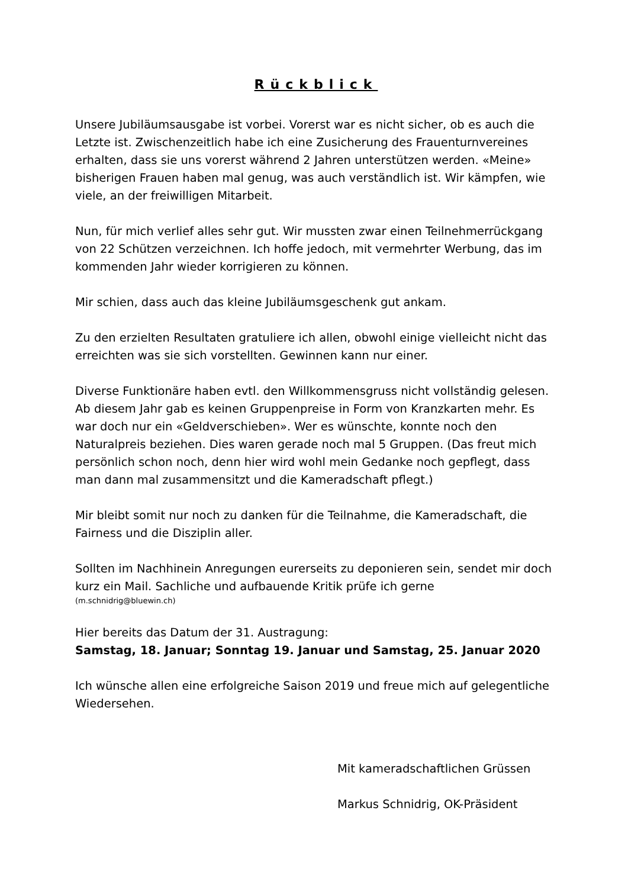Rückblick
Unsere Jubiläumsausgabe ist vorbei. Vorerst war es nicht sicher, ob es auch die Letzte ist. Zwischenzeitlich habe ich eine Zusicherung des Frauenturnvereines erhalten, dass sie uns vorerst während 2 Jahren unterstützen werden. «Meine» bisherigen Frauen haben mal genug, was auch verständlich ist. Wir kämpfen, wie viele, an der freiwilligen Mitarbeit.
Nun, für mich verlief alles sehr gut. Wir mussten zwar einen Teilnehmerrückgang von 22 Schützen verzeichnen. Ich hoffe jedoch, mit vermehrter Werbung, das im kommenden Jahr wieder korrigieren zu können.
Mir schien, dass auch das kleine Jubiläumsgeschenk gut ankam.
Zu den erzielten Resultaten gratuliere ich allen, obwohl einige vielleicht nicht das erreichten was sie sich vorstellten. Gewinnen kann nur einer.
Diverse Funktionäre haben evtl. den Willkommensgruss nicht vollständig gelesen. Ab diesem Jahr gab es keinen Gruppenpreise in Form von Kranzkarten mehr. Es war doch nur ein «Geldverschieben». Wer es wünschte, konnte noch den Naturalpreis beziehen. Dies waren gerade noch mal 5 Gruppen. (Das freut mich persönlich schon noch, denn hier wird wohl mein Gedanke noch gepflegt, dass man dann mal zusammensitzt und die Kameradschaft pflegt.)
Mir bleibt somit nur noch zu danken für die Teilnahme, die Kameradschaft, die Fairness und die Disziplin aller.
Sollten im Nachhinein Anregungen eurerseits zu deponieren sein, sendet mir doch kurz ein Mail. Sachliche und aufbauende Kritik prüfe ich gerne
(m.schnidrig@bluewin.ch)
Hier bereits das Datum der 31. Austragung:
Samstag, 18. Januar; Sonntag 19. Januar und Samstag, 25. Januar 2020
Ich wünsche allen eine erfolgreiche Saison 2019 und freue mich auf gelegentliche Wiedersehen.
Mit kameradschaftlichen Grüssen
Markus Schnidrig, OK-Präsident